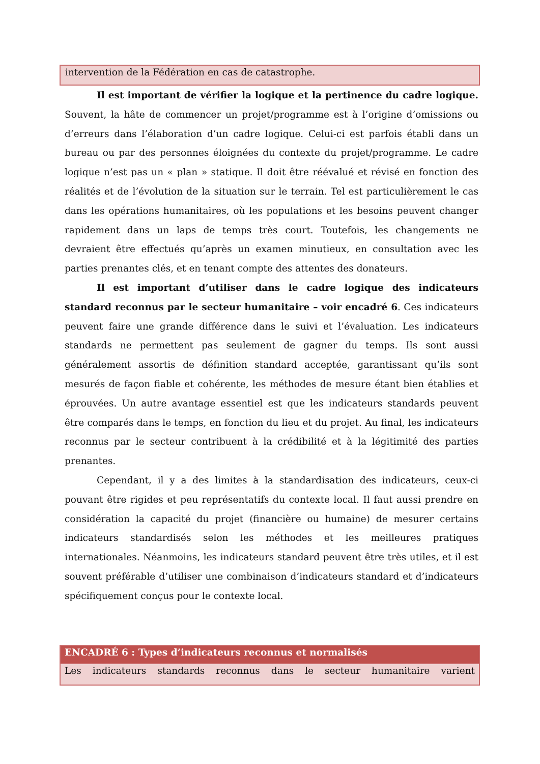intervention de la Fédération en cas de catastrophe.
Il est important de vérifier la logique et la pertinence du cadre logique. Souvent, la hâte de commencer un projet/programme est à l’origine d’omissions ou d’erreurs dans l’élaboration d’un cadre logique. Celui-ci est parfois établi dans un bureau ou par des personnes éloignées du contexte du projet/programme. Le cadre logique n’est pas un « plan » statique. Il doit être réévalué et révisé en fonction des réalités et de l’évolution de la situation sur le terrain. Tel est particulièrement le cas dans les opérations humanitaires, où les populations et les besoins peuvent changer rapidement dans un laps de temps très court. Toutefois, les changements ne devraient être effectués qu’après un examen minutieux, en consultation avec les parties prenantes clés, et en tenant compte des attentes des donateurs.
Il est important d’utiliser dans le cadre logique des indicateurs standard reconnus par le secteur humanitaire – voir encadré 6. Ces indicateurs peuvent faire une grande différence dans le suivi et l’évaluation. Les indicateurs standards ne permettent pas seulement de gagner du temps. Ils sont aussi généralement assortis de définition standard acceptée, garantissant qu’ils sont mesurés de façon fiable et cohérente, les méthodes de mesure étant bien établies et éprouvées. Un autre avantage essentiel est que les indicateurs standards peuvent être comparés dans le temps, en fonction du lieu et du projet. Au final, les indicateurs reconnus par le secteur contribuent à la crédibilité et à la légitimité des parties prenantes.
Cependant, il y a des limites à la standardisation des indicateurs, ceux-ci pouvant être rigides et peu représentatifs du contexte local. Il faut aussi prendre en considération la capacité du projet (financière ou humaine) de mesurer certains indicateurs standardisés selon les méthodes et les meilleures pratiques internationales. Néanmoins, les indicateurs standard peuvent être très utiles, et il est souvent préférable d’utiliser une combinaison d’indicateurs standard et d’indicateurs spécifiquement conçus pour le contexte local.
ENCADRÉ 6 : Types d’indicateurs reconnus et normalisés
Les indicateurs standards reconnus dans le secteur humanitaire varient